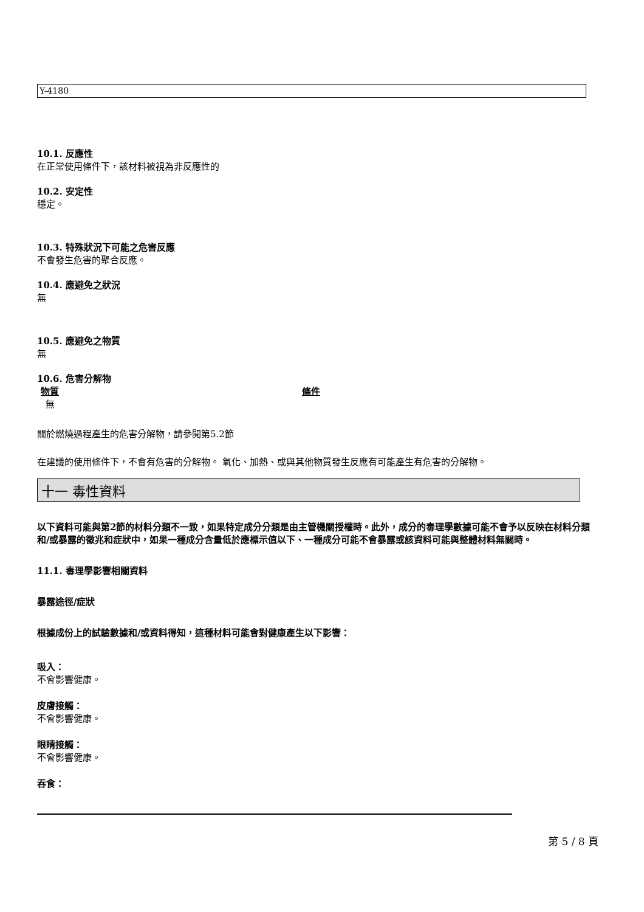Y-4180
10.1. 反應性
在正常使用條件下，該材料被視為非反應性的
10.2. 安定性
穩定。
10.3. 特殊狀況下可能之危害反應
不會發生危害的聚合反應。
10.4. 應避免之狀況
無
10.5. 應避免之物質
無
10.6. 危害分解物
物質 條件
無
關於燃燒過程產生的危害分解物，請參閱第5.2節
在建議的使用條件下，不會有危害的分解物。 氧化、加熱、或與其他物質發生反應有可能產生有危害的分解物。
十一 毒性資料
以下資料可能與第2節的材料分類不一致，如果特定成分分類是由主管機關授權時。此外，成分的毒理學數據可能不會予以反映在材料分類和/或暴露的徵兆和症狀中，如果一種成分含量低於應標示值以下、一種成分可能不會暴露或該資料可能與整體材料無關時。
11.1. 毒理學影響相關資料
暴露途徑/症狀
根據成份上的試驗數據和/或資料得知，這種材料可能會對健康產生以下影響：
吸入：
不會影響健康。
皮膚接觸：
不會影響健康。
眼睛接觸：
不會影響健康。
吞食：
第 5 / 8 頁